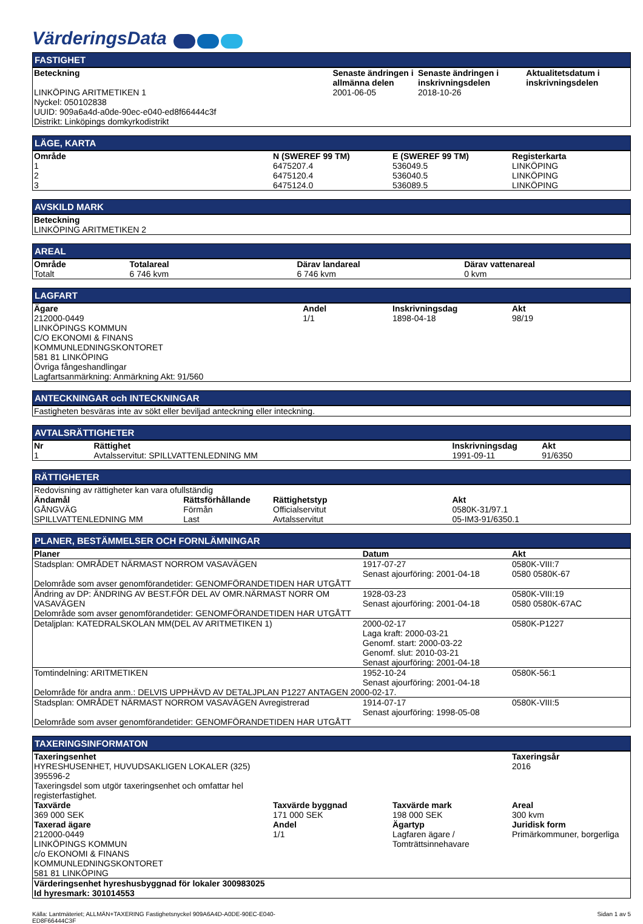VärderingsData
FASTIGHET
| Beteckning | Senaste ändringen i allmänna delen | Senaste ändringen i inskrivningsdelen | Aktualitetsdatum i inskrivningsdelen |
| --- | --- | --- | --- |
| LINKÖPING ARITMETIKEN 1 Nyckel: 050102838 UUID: 909a6a4d-a0de-90ec-e040-ed8f66444c3f Distrikt: Linköpings domkyrkodistrikt | 2001-06-05 | 2018-10-26 | |
LÄGE, KARTA
| Område | N (SWEREF 99 TM) | E (SWEREF 99 TM) | Registerkarta |
| --- | --- | --- | --- |
| 1 | 6475207.4 | 536049.5 | LINKÖPING |
| 2 | 6475120.4 | 536040.5 | LINKÖPING |
| 3 | 6475124.0 | 536089.5 | LINKÖPING |
AVSKILD MARK
| Beteckning |
| --- |
| LINKÖPING ARITMETIKEN 2 |
AREAL
| Område | Totalareal | Därav landareal | Därav vattenareal |
| --- | --- | --- | --- |
| Totalt | 6 746 kvm | 6 746 kvm | 0 kvm |
LAGFART
| Ägare | Andel | Inskrivningsdag | Akt |
| --- | --- | --- | --- |
| 212000-0449 LINKÖPINGS KOMMUN C/O EKONOMI & FINANS KOMMUNLEDNINGSKONTORET 581 81 LINKÖPING Övriga fångeshandlingar Lagfartsanmärkning: Anmärkning Akt: 91/560 | 1/1 | 1898-04-18 | 98/19 |
ANTECKNINGAR och INTECKNINGAR
| Fastigheten besväras inte av sökt eller beviljad anteckning eller inteckning. |
AVTALSRÄTTIGHETER
| Nr | Rättighet | Inskrivningsdag | Akt |
| --- | --- | --- | --- |
| 1 | Avtalsservitut: SPILLVATTENLEDNING MM | 1991-09-11 | 91/6350 |
RÄTTIGHETER
| Redovisning av rättigheter kan vara ofullständig | | | |
| Ändamål | Rättsförhållande | Rättighetstyp | Akt |
| GÅNGVÄG | Förmån | Officialservitut | 0580K-31/97.1 |
| SPILLVATTENLEDNING MM | Last | Avtalsservitut | 05-IM3-91/6350.1 |
PLANER, BESTÄMMELSER OCH FORNLÄMNINGAR
| Planer | Datum | Akt |
| --- | --- | --- |
| Stadsplan: OMRÅDET NÄRMAST NORROM VASAVÄGEN Delområde som avser genomförandetider: GENOMFÖRANDETIDEN HAR UTGÅTT | 1917-07-27 Senast ajourföring: 2001-04-18 | 0580K-VIII:7 0580 0580K-67 |
| Ändring av DP: ÄNDRING AV BEST.FÖR DEL AV OMR.NÄRMAST NORR OM VASAVÄGEN Delområde som avser genomförandetider: GENOMFÖRANDETIDEN HAR UTGÅTT | 1928-03-23 Senast ajourföring: 2001-04-18 | 0580K-VIII:19 0580 0580K-67AC |
| Detaljplan: KATEDRALSKOLAN MM(DEL AV ARITMETIKEN 1) | 2000-02-17 Laga kraft: 2000-03-21 Genomf. start: 2000-03-22 Genomf. slut: 2010-03-21 Senast ajourföring: 2001-04-18 | 0580K-P1227 |
| Tomtindelning: ARITMETIKEN | 1952-10-24 Senast ajourföring: 2001-04-18 | 0580K-56:1 |
| Delområde för andra anm.: DELVIS UPPHÄVD AV DETALJPLAN P1227 ANTAGEN 2000-02-17. | | |
| Stadsplan: OMRÅDET NÄRMAST NORROM VASAVÄGEN Avregistrerad Delområde som avser genomförandetider: GENOMFÖRANDETIDEN HAR UTGÅTT | 1914-07-17 Senast ajourföring: 1998-05-08 | 0580K-VIII:5 |
TAXERINGSINFORMATON
| Taxeringsenhet | | | Taxeringsår |
| --- | --- | --- | --- |
| HYRESHUSENHET, HUVUDSAKLIGEN LOKALER (325) 395596-2 Taxeringsdel som utgör taxeringsenhet och omfattar hel registerfastighet. | | | 2016 |
| Taxvärde | Taxvärde byggnad | Taxvärde mark | Areal |
| 369 000 SEK | 171 000 SEK | 198 000 SEK | 300 kvm |
| Taxerad ägare | Andel | Ägartyp | Juridisk form |
| 212000-0449 LINKÖPINGS KOMMUN c/o EKONOMI & FINANS KOMMUNLEDNINGSKONTORET 581 81 LINKÖPING | 1/1 | Lagfaren ägare / Tomträttsinnehavare | Primärkommuner, borgerliga |
| Värderingsenhet hyreshusbyggnad för lokaler 300983025 Id hyresmark: 301014553 | | | |
Källa: Lantmäteriet; ALLMÄN+TAXERING Fastighetsnyckel 909A6A4D-A0DE-90EC-E040-
ED8F66444C3F
Sidan 1 av 5